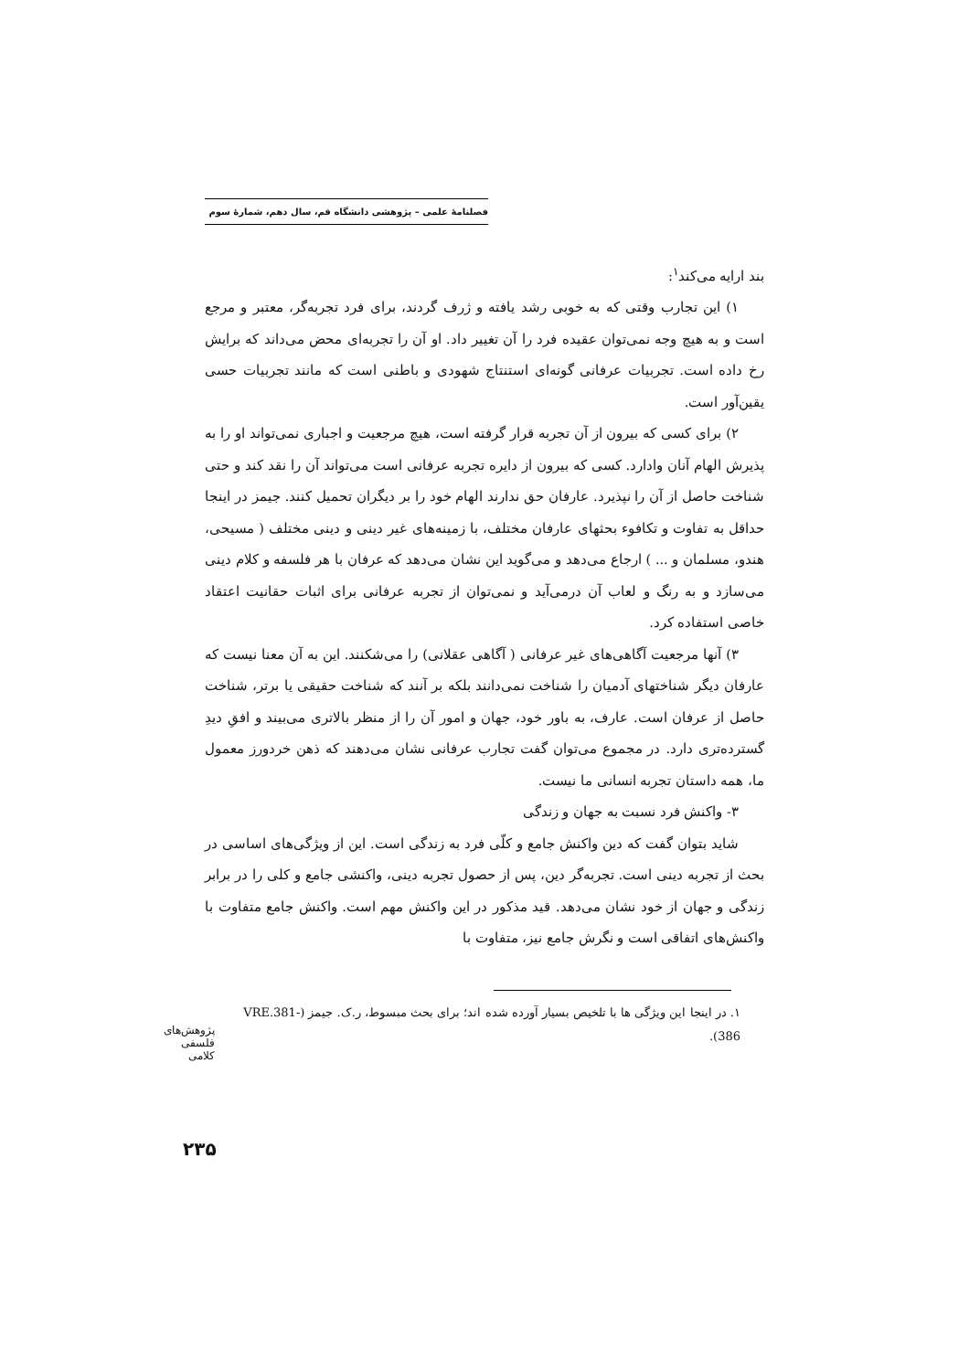فصلنامهٔ علمی – پژوهشی دانشگاه قم، سال دهم، شمارهٔ سوم
بند ارایه می‌کند<sup>۱</sup>:
۱) این تجارب وقتی که به خوبی رشد یافته و ژرف گردند، برای فرد تجربه‌گر، معتبر و مرجع است و به هیچ وجه نمی‌توان عقیده فرد را آن تغییر داد. او آن را تجربه‌ای محض می‌داند که برایش رخ داده است. تجربیات عرفانی گونه‌ای استنتاج شهودی و باطنی است که مانند تجربیات حسی یقین‌آور است.
۲) برای کسی که بیرون از آن تجربه قرار گرفته است، هیچ مرجعیت و اجباری نمی‌تواند او را به پذیرش الهام آنان وادارد. کسی که بیرون از دایره تجربه عرفانی است می‌تواند آن را نقد کند و حتی شناخت حاصل از آن را نپذیرد. عارفان حق ندارند الهام خود را بر دیگران تحمیل کنند. جیمز در اینجا حداقل به تفاوت و تکافوء بحثهای عارفان مختلف، با زمینه‌های غیر دینی و دینی مختلف ( مسیحی، هندو، مسلمان و ... ) ارجاع می‌دهد و می‌گوید این نشان می‌دهد که عرفان با هر فلسفه و کلام دینی می‌سازد و به رنگ و لعاب آن درمی‌آید و نمی‌توان از تجربه عرفانی برای اثبات حقانیت اعتقاد خاصی استفاده کرد.
۳) آنها مرجعیت آگاهی‌های غیر عرفانی ( آگاهی عقلانی) را می‌شکنند. این به آن معنا نیست که عارفان دیگر شناختهای آدمیان را شناخت نمی‌دانند بلکه بر آنند که شناخت حقیقی یا برتر، شناخت حاصل از عرفان است. عارف، به باور خود، جهان و امور آن را از منظر بالاتری می‌بیند و افقِ دیدِ گسترده‌تری دارد. در مجموع می‌توان گفت تجارب عرفانی نشان می‌دهند که ذهن خردورز معمول ما، همه داستان تجربه انسانی ما نیست.
۳- واکنش فرد نسبت به جهان و زندگی
شاید بتوان گفت که دین واکنش جامع و کلّی فرد به زندگی است. این از ویژگی‌های اساسی در بحث از تجربه دینی است. تجربه‌گر دین، پس از حصول تجربه دینی، واکنشی جامع و کلی را در برابر زندگی و جهان از خود نشان می‌دهد. قید مذکور در این واکنش مهم است. واکنش جامع متفاوت با واکنش‌های اتفاقی است و نگرش جامع نیز، متفاوت با
۱. در اینجا این ویژگی ها با تلخیص بسیار آورده شده اند؛ برای بحث مبسوط، ر.ک. جیمز (VRE.381-386).
پژوهش‌های فلسفی کلامی
۲۳۵